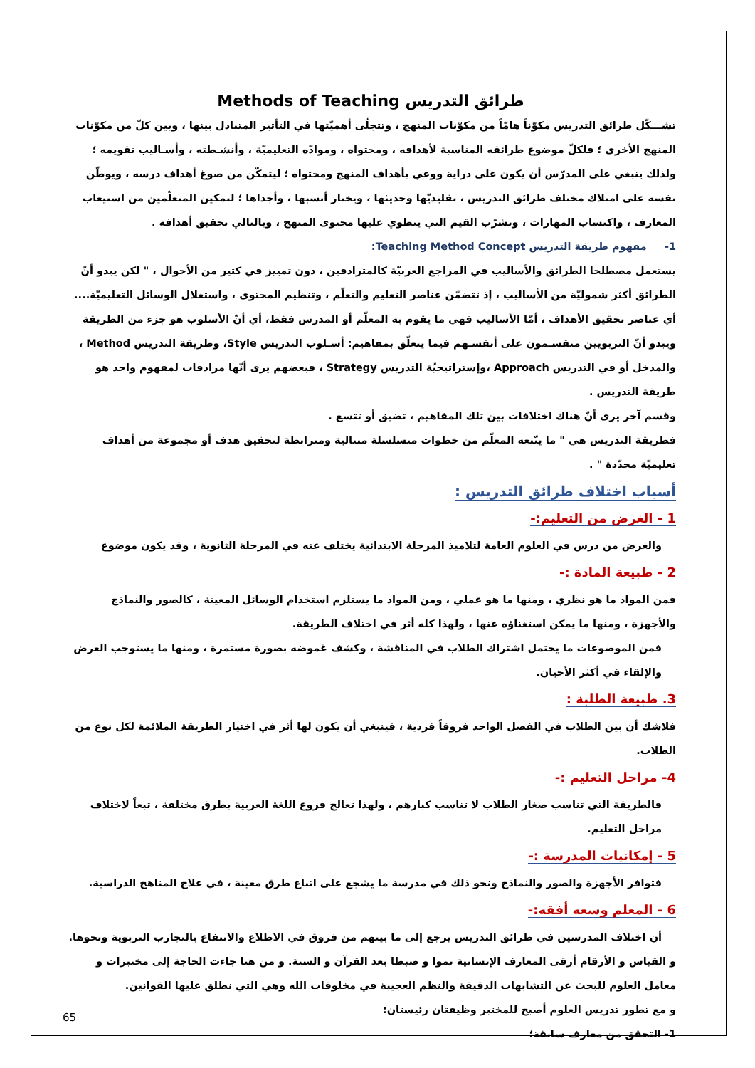طرائق التدريس Methods of Teaching
تشـــكّل طرائق التدريس مكوّناً هامّاً من مكوّنات المنهج ، وتتجلّى أهميّتها في التأثير المتبادل بينها ، وبين كلّ من مكوّنات المنهج الأخرى ؛ فلكلّ موضوع طرائقه المناسبة لأهدافه ، ومحتواه ، وموادّه التعليميّة ، وأنشـطته ، وأسـاليب تقويمه ؛ ولذلك ينبغي على المدرّس أن يكون على دراية ووعي بأهداف المنهج ومحتواه ؛ ليتمكّن من صوغ أهداف درسه ، ويوطّن نفسه على امتلاك مختلف طرائق التدريس ، تقليديّها وحديثها ، ويختار أنسبها ، وأجداها ؛ لتمكين المتعلّمين من استيعاب المعارف ، واكتساب المهارات ، وتشرّب القيم التي ينطوي عليها محتوى المنهج ، وبالتالي تحقيق أهدافه .
1- مفهوم طريقة التدريس Teaching Method Concept:
يستعمل مصطلحا الطرائق والأساليب في المراجع العربيّة كالمترادفين ، دون تمييز في كثير من الأحوال ، " لكن يبدو أنّ الطرائق أكثر شموليّة من الأساليب ، إذ تتضمّن عناصر التعليم والتعلّم ، وتنظيم المحتوى ، واستغلال الوسائل التعليميّة.... أي عناصر تحقيق الأهداف ، أمّا الأساليب فهي ما يقوم به المعلّم أو المدرس فقط، أي أنّ الأسلوب هو جزء من الطريقة
ويبدو أنّ التربويين منقسـمون على أنفسـهم فيما يتعلّق بمفاهيم: أسـلوب التدريس Style، وطريقة التدريس Method ، والمدخل أو في التدريس Approach ،وإستراتيجيّة التدريس Strategy ، فبعضهم يرى أنّها مرادفات لمفهوم واحد هو طريقة التدريس .
وقسم آخر يرى أنّ هناك اختلافات بين تلك المفاهيم ، تضيق أو تتسع .
فطريقة التدريس هي " ما يتّبعه المعلّم من خطوات متسلسلة متتالية ومترابطة لتحقيق هدف أو مجموعة من أهداف تعليميّة محدّدة " .
أسباب اختلاف طرائق التدريس :
1 - الغرض من التعليم:-
والغرض من درس في العلوم العامة لتلاميذ المرحلة الابتدائية يختلف عنه في المرحلة الثانوية ، وقد يكون موضوع
2 - طبيعة المادة :-
فمن المواد ما هو نظري ، ومنها ما هو عملي ، ومن المواد ما يستلزم استخدام الوسائل المعينة ، كالصور والنماذج والأجهزة ، ومنها ما يمكن استغناؤه عنها ، ولهذا كله أثر في اختلاف الطريقة.
فمن الموضوعات ما يحتمل اشتراك الطلاب في المناقشة ، وكشف غموضه بصورة مستمرة ، ومنها ما يستوجب العرض والإلقاء في أكثر الأحيان.
3. طبيعة الطلبة :
فلاشك أن بين الطلاب في الفصل الواحد فروقاً فردية ، فينبغي أن يكون لها أثر في اختيار الطريقة الملائمة لكل نوع من الطلاب.
4- مراحل التعليم :-
فالطريقة التي تناسب صغار الطلاب لا تناسب كبارهم ، ولهذا تعالج فروع اللغة العربية بطرق مختلفة ، تبعاً لاختلاف مراحل التعليم.
5 - إمكانيات المدرسة :-
فتوافر الأجهزة والصور والنماذج ونحو ذلك في مدرسة ما يشجع على اتباع طرق معينة ، في علاج المناهج الدراسية.
6 - المعلم وسعه أفقه:-
أن اختلاف المدرسين في طرائق التدريس يرجع إلى ما بينهم من فروق في الاطلاع والانتفاع بالتجارب التربوية ونحوها.
و القياس و الأرقام أرقى المعارف الإنسانية نموا و ضبطا بعد القرآن و السنة. و من هنا جاءت الحاجة إلى مختبرات و معامل العلوم للبحث عن التشابهات الدقيقة والنظم العجيبة في مخلوقات الله وهي التي نطلق عليها القوانين.
و مع تطور تدريس العلوم أصبح للمختبر وظيفتان رئيستان:
1- التحقق من معارف سابقة؛
65